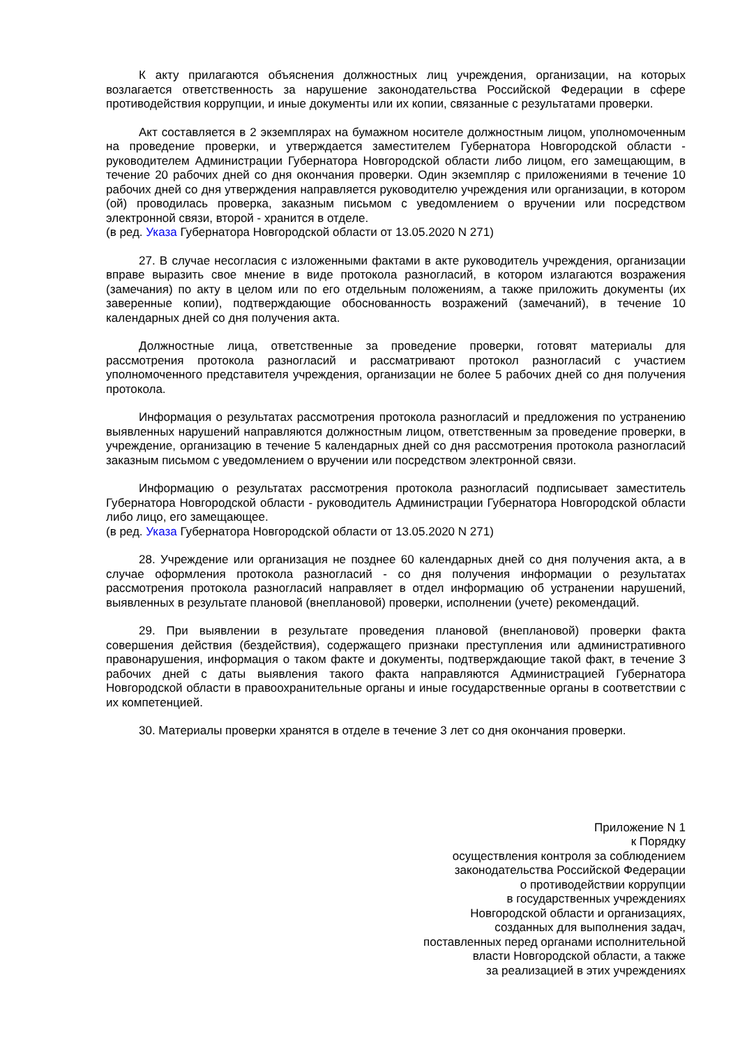К акту прилагаются объяснения должностных лиц учреждения, организации, на которых возлагается ответственность за нарушение законодательства Российской Федерации в сфере противодействия коррупции, и иные документы или их копии, связанные с результатами проверки.
Акт составляется в 2 экземплярах на бумажном носителе должностным лицом, уполномоченным на проведение проверки, и утверждается заместителем Губернатора Новгородской области - руководителем Администрации Губернатора Новгородской области либо лицом, его замещающим, в течение 20 рабочих дней со дня окончания проверки. Один экземпляр с приложениями в течение 10 рабочих дней со дня утверждения направляется руководителю учреждения или организации, в котором (ой) проводилась проверка, заказным письмом с уведомлением о вручении или посредством электронной связи, второй - хранится в отделе.
(в ред. Указа Губернатора Новгородской области от 13.05.2020 N 271)
27. В случае несогласия с изложенными фактами в акте руководитель учреждения, организации вправе выразить свое мнение в виде протокола разногласий, в котором излагаются возражения (замечания) по акту в целом или по его отдельным положениям, а также приложить документы (их заверенные копии), подтверждающие обоснованность возражений (замечаний), в течение 10 календарных дней со дня получения акта.
Должностные лица, ответственные за проведение проверки, готовят материалы для рассмотрения протокола разногласий и рассматривают протокол разногласий с участием уполномоченного представителя учреждения, организации не более 5 рабочих дней со дня получения протокола.
Информация о результатах рассмотрения протокола разногласий и предложения по устранению выявленных нарушений направляются должностным лицом, ответственным за проведение проверки, в учреждение, организацию в течение 5 календарных дней со дня рассмотрения протокола разногласий заказным письмом с уведомлением о вручении или посредством электронной связи.
Информацию о результатах рассмотрения протокола разногласий подписывает заместитель Губернатора Новгородской области - руководитель Администрации Губернатора Новгородской области либо лицо, его замещающее.
(в ред. Указа Губернатора Новгородской области от 13.05.2020 N 271)
28. Учреждение или организация не позднее 60 календарных дней со дня получения акта, а в случае оформления протокола разногласий - со дня получения информации о результатах рассмотрения протокола разногласий направляет в отдел информацию об устранении нарушений, выявленных в результате плановой (внеплановой) проверки, исполнении (учете) рекомендаций.
29. При выявлении в результате проведения плановой (внеплановой) проверки факта совершения действия (бездействия), содержащего признаки преступления или административного правонарушения, информация о таком факте и документы, подтверждающие такой факт, в течение 3 рабочих дней с даты выявления такого факта направляются Администрацией Губернатора Новгородской области в правоохранительные органы и иные государственные органы в соответствии с их компетенцией.
30. Материалы проверки хранятся в отделе в течение 3 лет со дня окончания проверки.
Приложение N 1
к Порядку
осуществления контроля за соблюдением
законодательства Российской Федерации
о противодействии коррупции
в государственных учреждениях
Новгородской области и организациях,
созданных для выполнения задач,
поставленных перед органами исполнительной
власти Новгородской области, а также
за реализацией в этих учреждениях